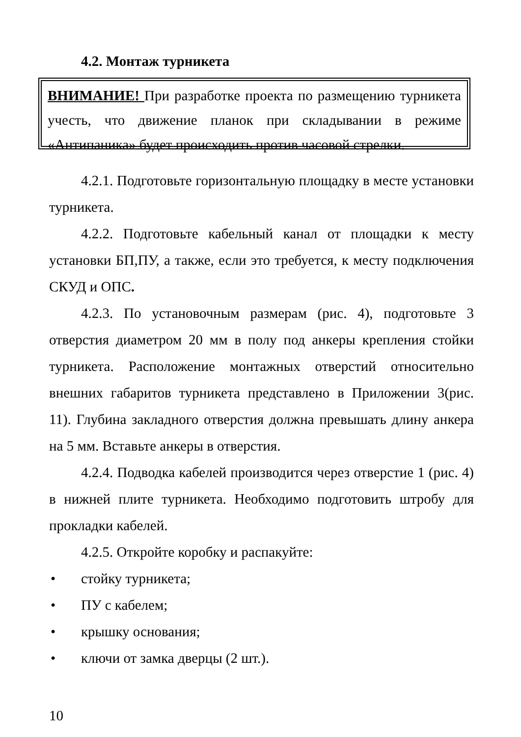4.2. Монтаж турникета
ВНИМАНИЕ! При разработке проекта по размещению турникета учесть, что движение планок при складывании в режиме «Антипаника» будет происходить против часовой стрелки.
4.2.1. Подготовьте горизонтальную площадку в месте установки турникета.
4.2.2. Подготовьте кабельный канал от площадки к месту установки БП,ПУ, а также, если это требуется, к месту подключения СКУД и ОПС.
4.2.3. По установочным размерам (рис. 4), подготовьте 3 отверстия диаметром 20 мм в полу под анкеры крепления стойки турникета. Расположение монтажных отверстий относительно внешних габаритов турникета представлено в Приложении 3(рис. 11). Глубина закладного отверстия должна превышать длину анкера на 5 мм. Вставьте анкеры в отверстия.
4.2.4. Подводка кабелей производится через отверстие 1 (рис. 4) в нижней плите турникета. Необходимо подготовить штробу для прокладки кабелей.
4.2.5. Откройте коробку и распакуйте:
• стойку турникета;
• ПУ с кабелем;
• крышку основания;
• ключи от замка дверцы (2 шт.).
10